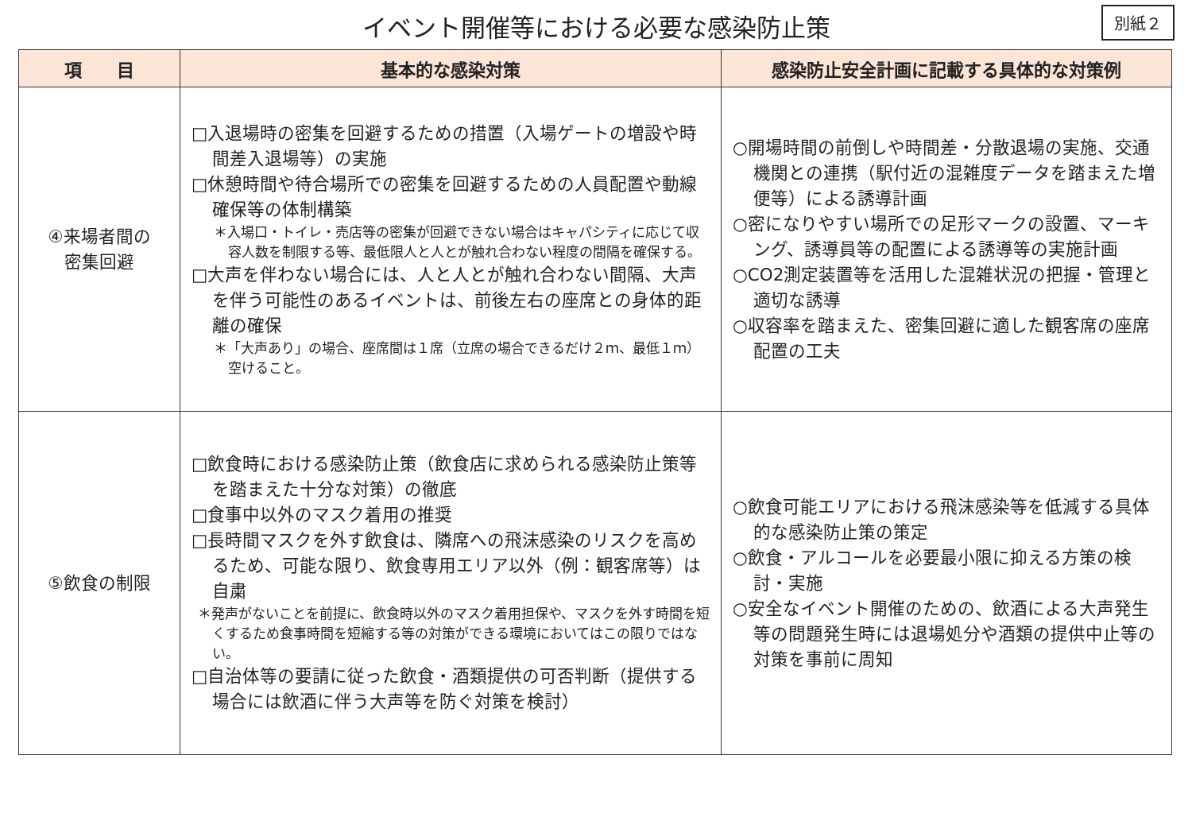イベント開催等における必要な感染防止策
別紙２
| 項 目 | 基本的な感染対策 | 感染防止安全計画に記載する具体的な対策例 |
| --- | --- | --- |
| ④来場者間の 密集回避 | □入退場時の密集を回避するための措置（入場ゲートの増設や時間差入退場等）の実施 □休憩時間や待合場所での密集を回避するための人員配置や動線確保等の体制構築 ＊入場口・トイレ・売店等の密集が回避できない場合はキャパシティに応じて収容人数を制限する等、最低限人と人とが触れ合わない程度の間隔を確保する。 □大声を伴わない場合には、人と人とが触れ合わない間隔、大声を伴う可能性のあるイベントは、前後左右の座席との身体的距離の確保 ＊「大声あり」の場合、座席間は１席（立席の場合できるだけ２ｍ、最低１ｍ）空けること。 | ○開場時間の前倒しや時間差・分散退場の実施、交通機関との連携（駅付近の混雑度データを踏まえた増便等）による誘導計画 ○密になりやすい場所での足形マークの設置、マーキング、誘導員等の配置による誘導等の実施計画 ○CO2測定装置等を活用した混雑状況の把握・管理と適切な誘導 ○収容率を踏まえた、密集回避に適した観客席の座席配置の工夫 |
| ⑤飲食の制限 | □飲食時における感染防止策（飲食店に求められる感染防止策等を踏まえた十分な対策）の徹底 □食事中以外のマスク着用の推奨 □長時間マスクを外す飲食は、隣席への飛沫感染のリスクを高めるため、可能な限り、飲食専用エリア以外（例：観客席等）は自粛 ＊発声がないことを前提に、飲食時以外のマスク着用担保や、マスクを外す時間を短くするため食事時間を短縮する等の対策ができる環境においてはこの限りではない。 □自治体等の要請に従った飲食・酒類提供の可否判断（提供する場合には飲酒に伴う大声等を防ぐ対策を検討） | ○飲食可能エリアにおける飛沫感染等を低減する具体的な感染防止策の策定 ○飲食・アルコールを必要最小限に抑える方策の検討・実施 ○安全なイベント開催のための、飲酒による大声発生等の問題発生時には退場処分や酒類の提供中止等の対策を事前に周知 |